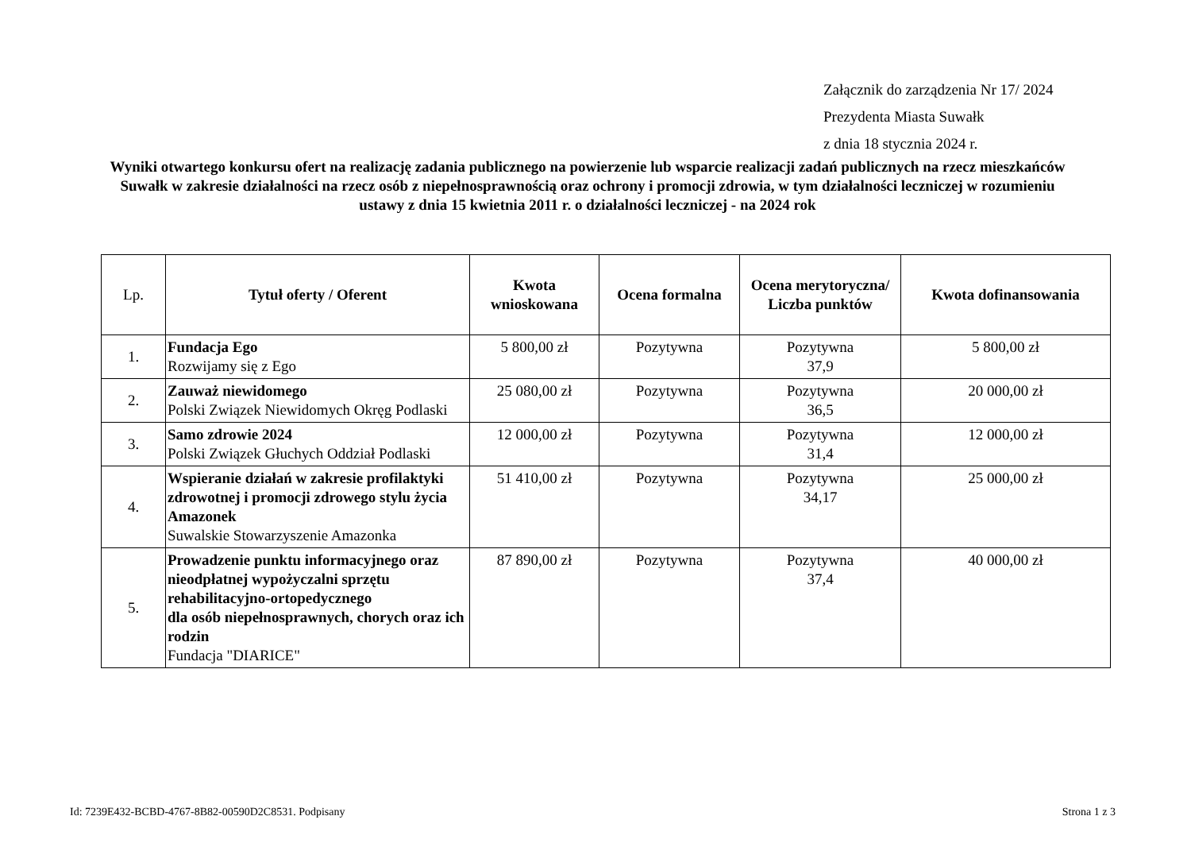Załącznik do zarządzenia Nr 17/ 2024
Prezydenta Miasta Suwałk
z dnia 18 stycznia 2024 r.
Wyniki otwartego konkursu ofert na realizację zadania publicznego na powierzenie lub wsparcie realizacji zadań publicznych na rzecz mieszkańców Suwałk w zakresie działalności na rzecz osób z niepełnosprawnością oraz ochrony i promocji zdrowia, w tym działalności leczniczej w rozumieniu ustawy z dnia 15 kwietnia 2011 r. o działalności leczniczej - na 2024 rok
| Lp. | Tytuł oferty / Oferent | Kwota wnioskowana | Ocena formalna | Ocena merytoryczna/ Liczba punktów | Kwota dofinansowania |
| --- | --- | --- | --- | --- | --- |
| 1. | Fundacja Ego Rozwijamy się z Ego | 5 800,00 zł | Pozytywna | Pozytywna 37,9 | 5 800,00 zł |
| 2. | Zauważ niewidomego Polski Związek Niewidomych Okręg Podlaski | 25 080,00 zł | Pozytywna | Pozytywna 36,5 | 20 000,00 zł |
| 3. | Samo zdrowie 2024 Polski Związek Głuchych Oddział Podlaski | 12 000,00 zł | Pozytywna | Pozytywna 31,4 | 12 000,00 zł |
| 4. | Wspieranie działań w zakresie profilaktyki zdrowotnej i promocji zdrowego stylu życia Amazonek Suwalskie Stowarzyszenie Amazonka | 51 410,00 zł | Pozytywna | Pozytywna 34,17 | 25 000,00 zł |
| 5. | Prowadzenie punktu informacyjnego oraz nieodpłatnej wypożyczalni sprzętu rehabilitacyjno-ortopedycznego dla osób niepełnosprawnych, chorych oraz ich rodzin Fundacja "DIARICE" | 87 890,00 zł | Pozytywna | Pozytywna 37,4 | 40 000,00 zł |
Id: 7239E432-BCBD-4767-8B82-00590D2C8531. Podpisany Strona 1 z 3